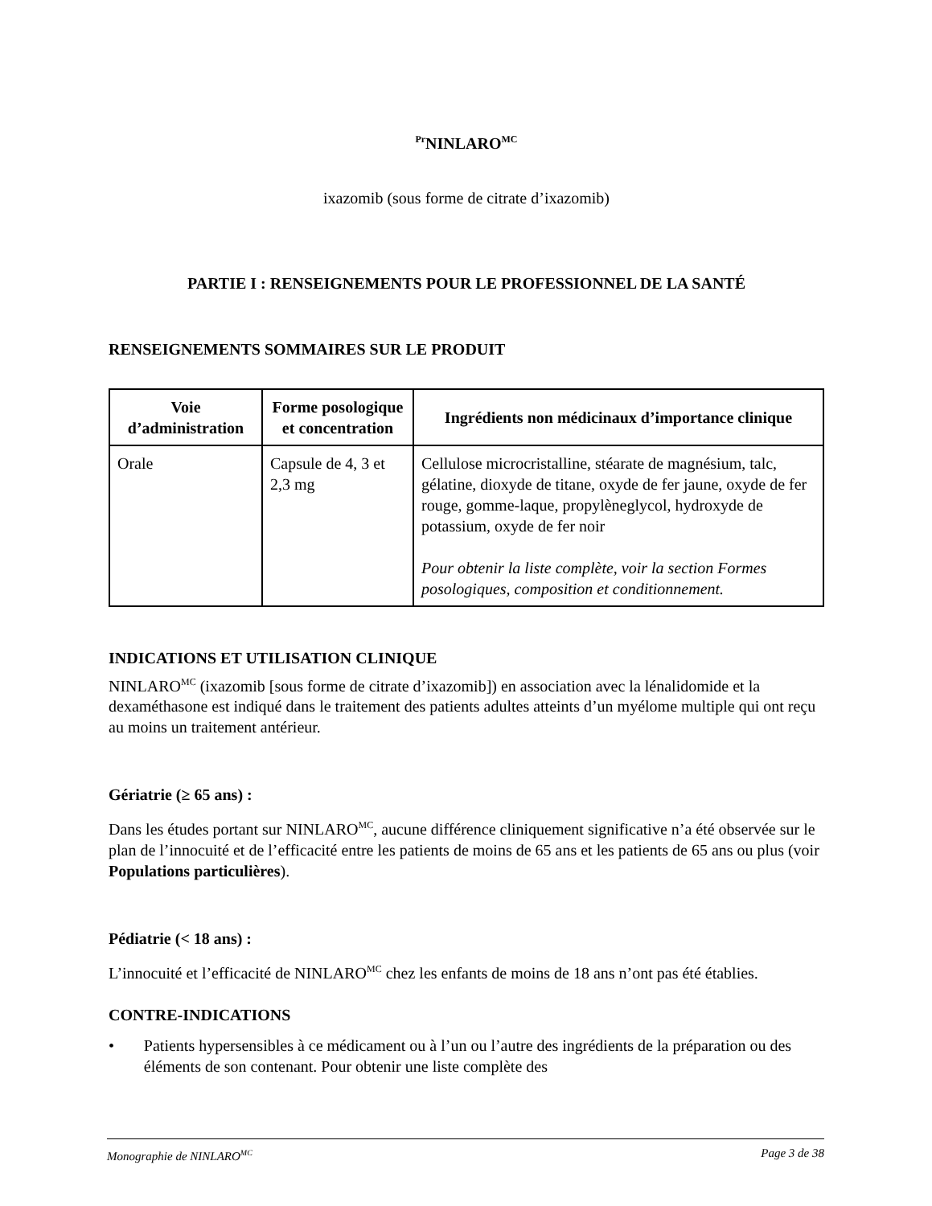<sup>Pr</sup>NINLARO<sup>MC</sup>
ixazomib (sous forme de citrate d’ixazomib)
PARTIE I : RENSEIGNEMENTS POUR LE PROFESSIONNEL DE LA SANTÉ
RENSEIGNEMENTS SOMMAIRES SUR LE PRODUIT
| Voie d’administration | Forme posologique et concentration | Ingrédients non médicinaux d’importance clinique |
| --- | --- | --- |
| Orale | Capsule de 4, 3 et 2,3 mg | Cellulose microcristalline, stéarate de magnésium, talc, gélatine, dioxyde de titane, oxyde de fer jaune, oxyde de fer rouge, gomme-laque, propylèneglycol, hydroxyde de potassium, oxyde de fer noir Pour obtenir la liste complète, voir la section Formes posologiques, composition et conditionnement. |
INDICATIONS ET UTILISATION CLINIQUE
NINLARO<sup>MC</sup> (ixazomib [sous forme de citrate d’ixazomib]) en association avec la lénalidomide et la dexaméthasone est indiqué dans le traitement des patients adultes atteints d’un myélome multiple qui ont reçu au moins un traitement antérieur.
Gériatrie (≥ 65 ans) :
Dans les études portant sur NINLARO<sup>MC</sup>, aucune différence cliniquement significative n’a été observée sur le plan de l’innocuité et de l’efficacité entre les patients de moins de 65 ans et les patients de 65 ans ou plus (voir Populations particulières).
Pédiatrie (< 18 ans) :
L’innocuité et l’efficacité de NINLARO<sup>MC</sup> chez les enfants de moins de 18 ans n’ont pas été établies.
CONTRE-INDICATIONS
• Patients hypersensibles à ce médicament ou à l’un ou l’autre des ingrédients de la préparation ou des éléments de son contenant. Pour obtenir une liste complète des
Monographie de NINLARO<sup>MC</sup> Page 3 de 38